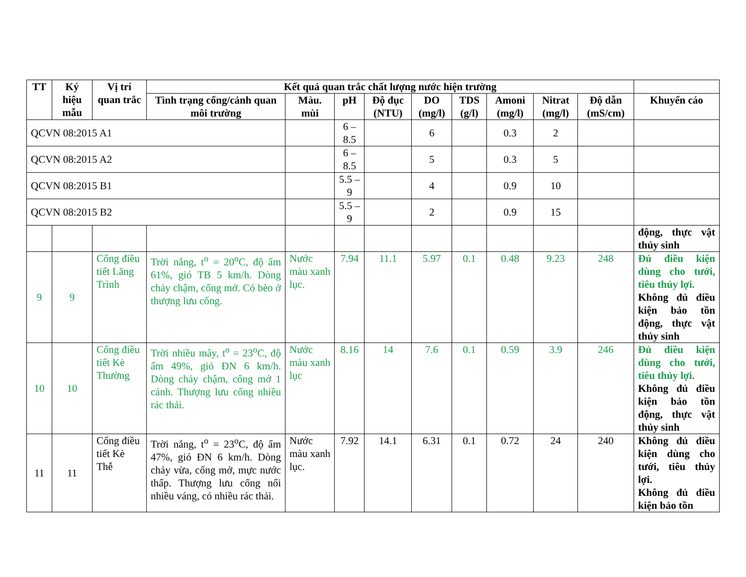| TT | Ký hiệu mẫu | Vị trí quan trắc | Kết quả quan trắc chất lượng nước hiện trường | | | | | | | | | |
| --- | --- | --- | --- | --- | --- | --- | --- | --- | --- | --- | --- | --- |
| | | | Tình trạng cống/cảnh quan môi trường | Màu. mùi | pH | Độ đục (NTU) | DO (mg/l) | TDS (g/l) | Amoni (mg/l) | Nitrat (mg/l) | Độ dẫn (mS/cm) | Khuyến cáo |
| QCVN 08:2015 A1 | | | | | 6 – 8.5 | | 6 | | 0.3 | 2 | | |
| QCVN 08:2015 A2 | | | | | 6 – 8.5 | | 5 | | 0.3 | 5 | | |
| QCVN 08:2015 B1 | | | | | 5.5 – 9 | | 4 | | 0.9 | 10 | | |
| QCVN 08:2015 B2 | | | | | 5.5 – 9 | | 2 | | 0.9 | 15 | | |
| | | | | | | | | | | | | động, thực vật thủy sinh |
| 9 | 9 | Cống điều tiết Lăng Trình | Trời nắng, t<sup>o</sup> = 20<sup>o</sup>C, độ ẩm 61%, gió TB 5 km/h. Dòng chảy chậm, cống mở. Có bèo ở thượng lưu cống. | Nước màu xanh lục. | 7.94 | 11.1 | 5.97 | 0.1 | 0.48 | 9.23 | 248 | Đủ điều kiện dùng cho tưới, tiêu thủy lợi. Không đủ điều kiện bảo tồn động, thực vật thủy sinh |
| 10 | 10 | Cống điều tiết Kè Thường | Trời nhiều mây, t<sup>o</sup> = 23<sup>o</sup>C, độ ẩm 49%, gió ĐN 6 km/h. Dòng chảy chậm, cống mở 1 cánh. Thượng lưu cống nhiều rác thải. | Nước màu xanh lục | 8.16 | 14 | 7.6 | 0.1 | 0.59 | 3.9 | 246 | Đủ điều kiện dùng cho tưới, tiêu thủy lợi. Không đủ điều kiện bảo tồn động, thực vật thủy sinh |
| 11 | 11 | Cống điều tiết Kè Thễ | Trời nắng, t<sup>o</sup> = 23<sup>o</sup>C, độ ẩm 47%, gió ĐN 6 km/h. Dòng chảy vừa, cống mở, mực nước thấp. Thượng lưu cống nổi nhiều váng, có nhiều rác thải. | Nước màu xanh lục. | 7.92 | 14.1 | 6.31 | 0.1 | 0.72 | 24 | 240 | Không đủ điều kiện dùng cho tưới, tiêu thủy lợi. Không đủ điều kiện bảo tồn |